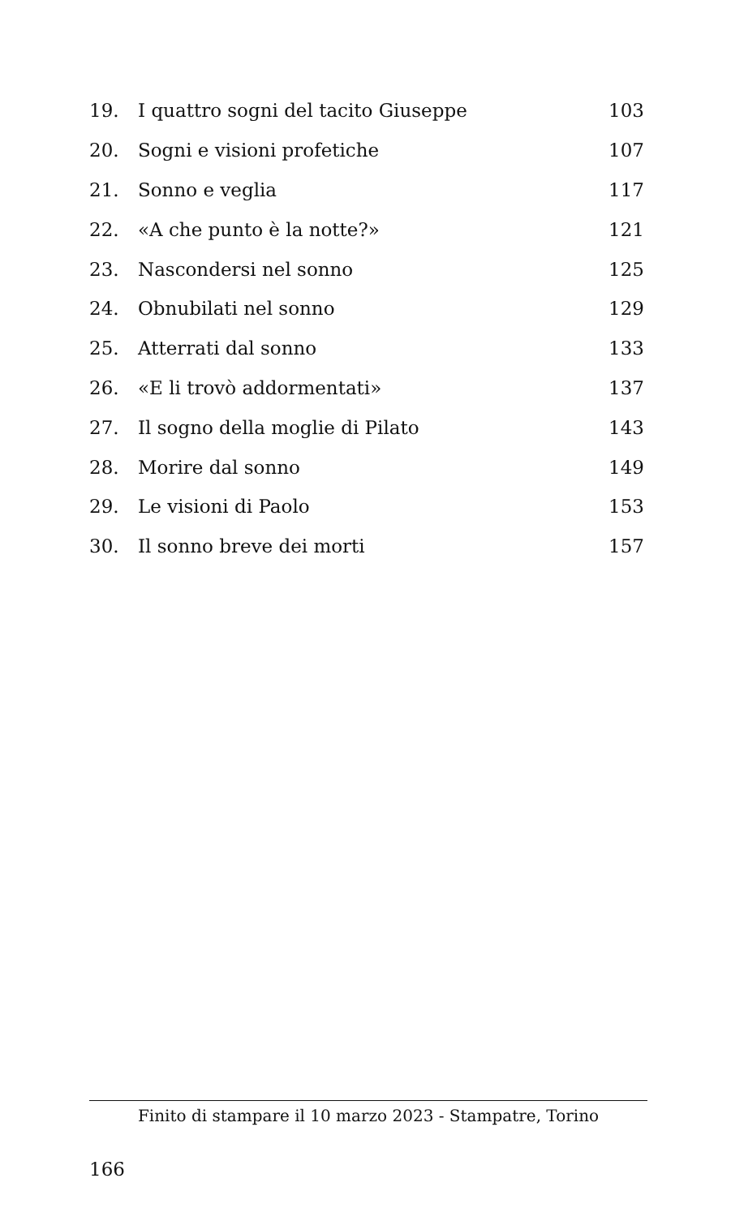19. I quattro sogni del tacito Giuseppe 103
20. Sogni e visioni profetiche 107
21. Sonno e veglia 117
22. «A che punto è la notte?» 121
23. Nascondersi nel sonno 125
24. Obnubilati nel sonno 129
25. Atterrati dal sonno 133
26. «E li trovò addormentati» 137
27. Il sogno della moglie di Pilato 143
28. Morire dal sonno 149
29. Le visioni di Paolo 153
30. Il sonno breve dei morti 157
Finito di stampare il 10 marzo 2023 - Stampatre, Torino
166